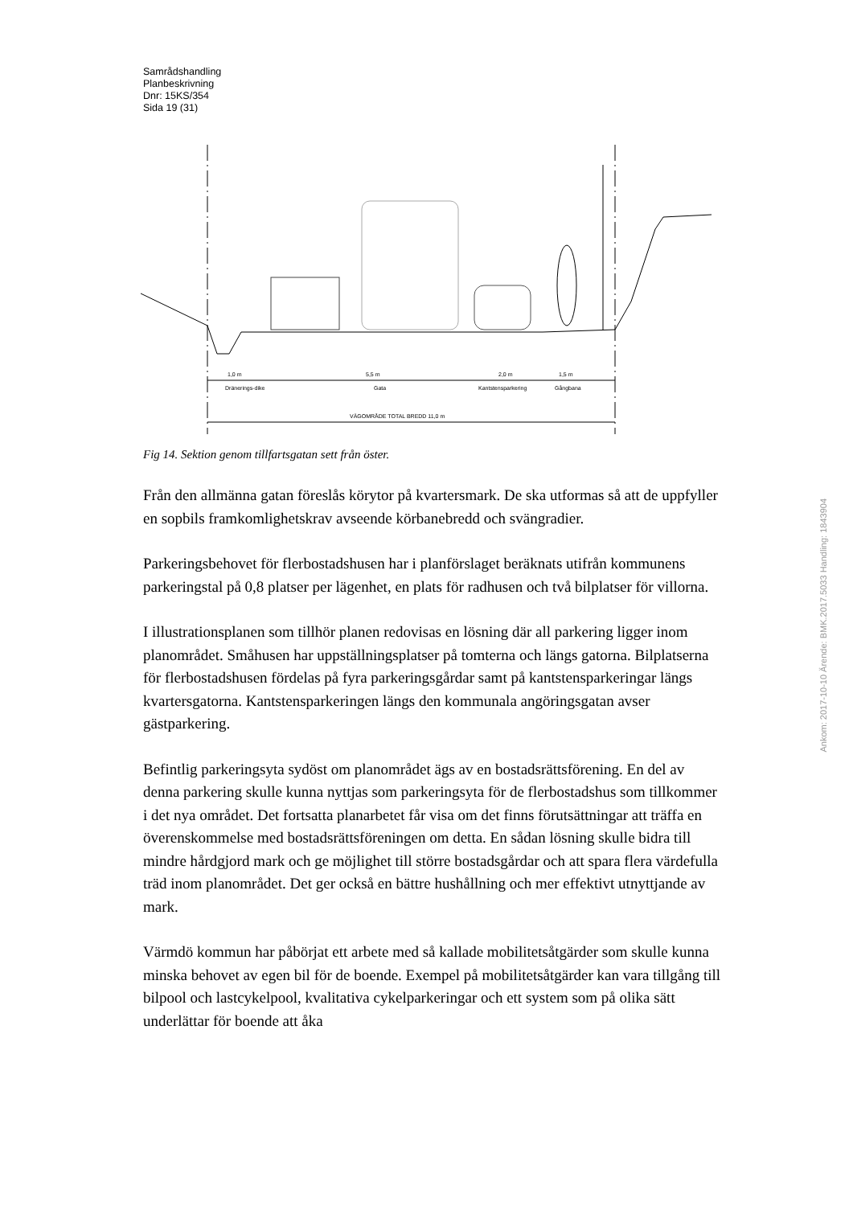Samrådshandling
Planbeskrivning
Dnr: 15KS/354
Sida 19 (31)
1,0 m
5,5 m
2,0 m
1,5 m
Dränerings-dike
Gata
Kantstensparkering
Gångbana
VÄGOMRÅDE TOTAL BREDD 11,0 m
Fig 14. Sektion genom tillfartsgatan sett från öster.
Från den allmänna gatan föreslås körytor på kvartersmark. De ska utformas så att de uppfyller en sopbils framkomlighetskrav avseende körbanebredd och svängradier.
Parkeringsbehovet för flerbostadshusen har i planförslaget beräknats utifrån kommunens parkeringstal på 0,8 platser per lägenhet, en plats för radhusen och två bilplatser för villorna.
I illustrationsplanen som tillhör planen redovisas en lösning där all parkering ligger inom planområdet. Småhusen har uppställningsplatser på tomterna och längs gatorna. Bilplatserna för flerbostadshusen fördelas på fyra parkeringsgårdar samt på kantstensparkeringar längs kvartersgatorna. Kantstensparkeringen längs den kommunala angöringsgatan avser gästparkering.
Befintlig parkeringsyta sydöst om planområdet ägs av en bostadsrättsförening. En del av denna parkering skulle kunna nyttjas som parkeringsyta för de flerbostadshus som tillkommer i det nya området. Det fortsatta planarbetet får visa om det finns förutsättningar att träffa en överenskommelse med bostadsrättsföreningen om detta. En sådan lösning skulle bidra till mindre hårdgjord mark och ge möjlighet till större bostadsgårdar och att spara flera värdefulla träd inom planområdet. Det ger också en bättre hushållning och mer effektivt utnyttjande av mark.
Värmdö kommun har påbörjat ett arbete med så kallade mobilitetsåtgärder som skulle kunna minska behovet av egen bil för de boende. Exempel på mobilitetsåtgärder kan vara tillgång till bilpool och lastcykelpool, kvalitativa cykelparkeringar och ett system som på olika sätt underlättar för boende att åka
Ankom: 2017-10-10 Ärende: BMK.2017.5033 Handling: 1843904